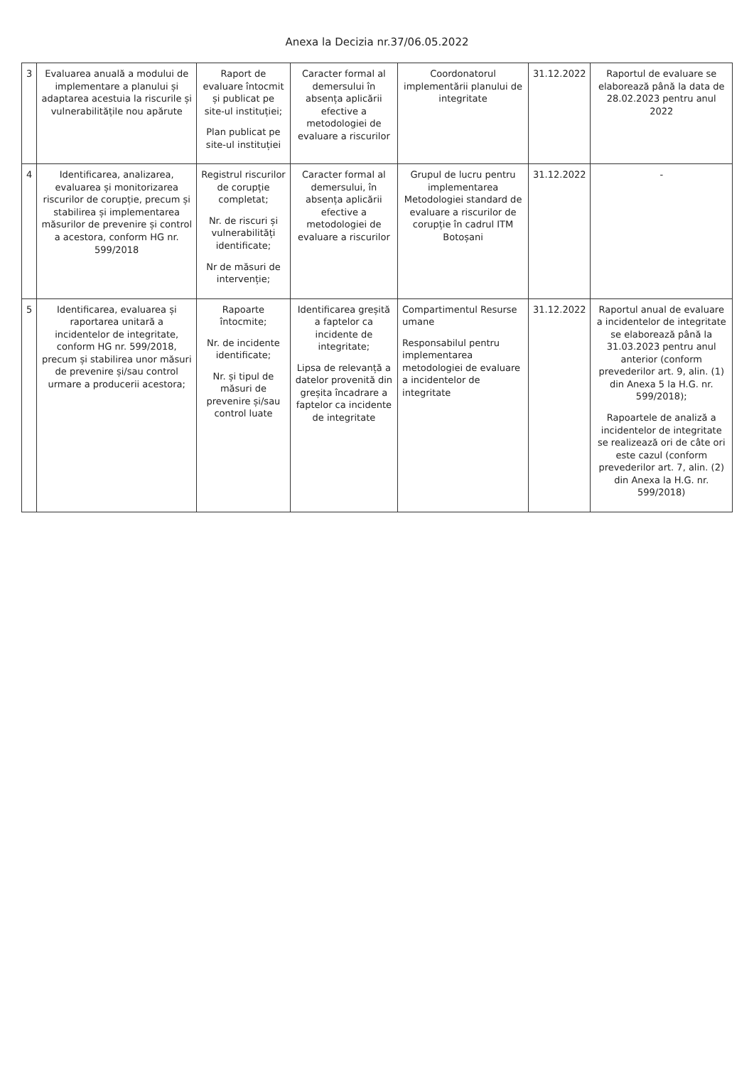Anexa la Decizia nr.37/06.05.2022
| 3 | Evaluarea anuală a modului de implementare a planului și adaptarea acestuia la riscurile și vulnerabilitățile nou apărute | Raport de evaluare întocmit și publicat pe site-ul instituției; Plan publicat pe site-ul instituției | Caracter formal al demersului în absența aplicării efective a metodologiei de evaluare a riscurilor | Coordonatorul implementării planului de integritate | 31.12.2022 | Raportul de evaluare se elaborează până la data de 28.02.2023 pentru anul 2022 |
| 4 | Identificarea, analizarea, evaluarea și monitorizarea riscurilor de corupție, precum și stabilirea și implementarea măsurilor de prevenire și control a acestora, conform HG nr. 599/2018 | Registrul riscurilor de corupție completat; Nr. de riscuri și vulnerabilități identificate; Nr de măsuri de intervenție; | Caracter formal al demersului, în absența aplicării efective a metodologiei de evaluare a riscurilor | Grupul de lucru pentru implementarea Metodologiei standard de evaluare a riscurilor de corupție în cadrul ITM Botoșani | 31.12.2022 | - |
| 5 | Identificarea, evaluarea și raportarea unitară a incidentelor de integritate, conform HG nr. 599/2018, precum și stabilirea unor măsuri de prevenire și/sau control urmare a producerii acestora; | Rapoarte întocmite; Nr. de incidente identificate; Nr. și tipul de măsuri de prevenire și/sau control luate | Identificarea greșită a faptelor ca incidente de integritate; Lipsa de relevanță a datelor provenită din greșita încadrare a faptelor ca incidente de integritate | Compartimentul Resurse umane Responsabilul pentru implementarea metodologiei de evaluare a incidentelor de integritate | 31.12.2022 | Raportul anual de evaluare a incidentelor de integritate se elaborează până la 31.03.2023 pentru anul anterior (conform prevederilor art. 9, alin. (1) din Anexa 5 la H.G. nr. 599/2018); Rapoartele de analiză a incidentelor de integritate se realizează ori de câte ori este cazul (conform prevederilor art. 7, alin. (2) din Anexa la H.G. nr. 599/2018) |